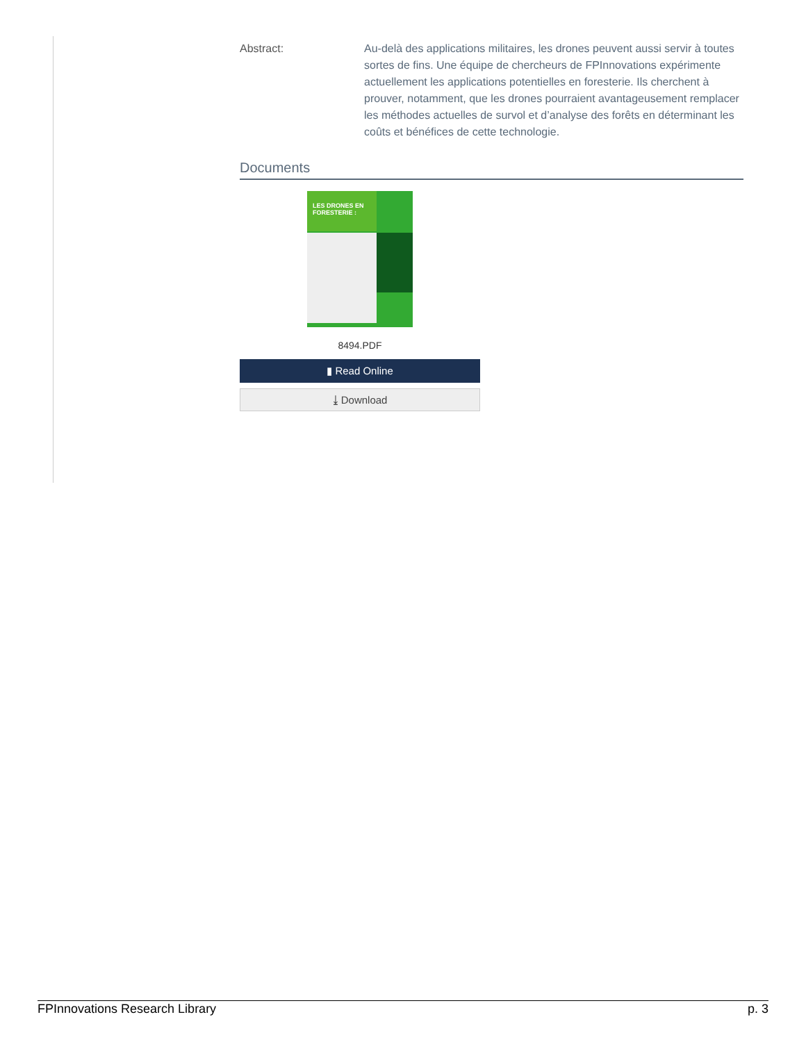Abstract: Au-delà des applications militaires, les drones peuvent aussi servir à toutes sortes de fins. Une équipe de chercheurs de FPInnovations expérimente actuellement les applications potentielles en foresterie. Ils cherchent à prouver, notamment, que les drones pourraient avantageusement remplacer les méthodes actuelles de survol et d’analyse des forêts en déterminant les coûts et bénéfices de cette technologie.
Documents
LES DRONES EN FORESTERIE :
8494.PDF
▮ Read Online
⤓ Download
FPInnovations Research Library p. 3